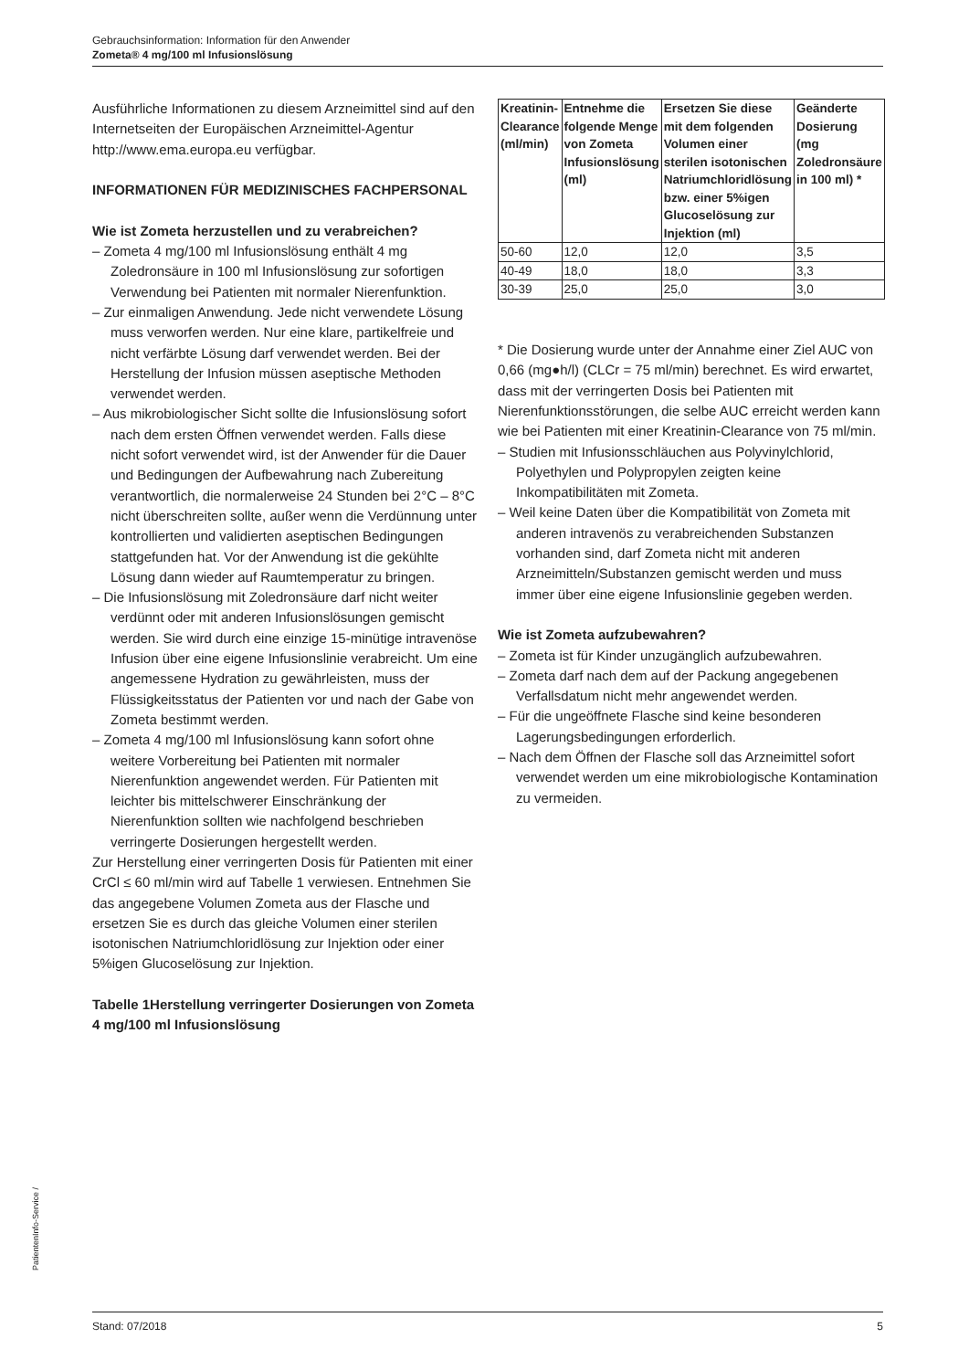Gebrauchsinformation: Information für den Anwender
Zometa® 4 mg/100 ml Infusionslösung
Ausführliche Informationen zu diesem Arzneimittel sind auf den Internetseiten der Europäischen Arzneimittel-Agentur http://www.ema.europa.eu verfügbar.
INFORMATIONEN FÜR MEDIZINISCHES FACHPERSONAL
Wie ist Zometa herzustellen und zu verabreichen?
– Zometa 4 mg/100 ml Infusionslösung enthält 4 mg Zoledronsäure in 100 ml Infusionslösung zur sofortigen Verwendung bei Patienten mit normaler Nierenfunktion.
– Zur einmaligen Anwendung. Jede nicht verwendete Lösung muss verworfen werden. Nur eine klare, partikelfreie und nicht verfärbte Lösung darf verwendet werden. Bei der Herstellung der Infusion müssen aseptische Methoden verwendet werden.
– Aus mikrobiologischer Sicht sollte die Infusionslösung sofort nach dem ersten Öffnen verwendet werden. Falls diese nicht sofort verwendet wird, ist der Anwender für die Dauer und Bedingungen der Aufbewahrung nach Zubereitung verantwortlich, die normalerweise 24 Stunden bei 2°C – 8°C nicht überschreiten sollte, außer wenn die Verdünnung unter kontrollierten und validierten aseptischen Bedingungen stattgefunden hat. Vor der Anwendung ist die gekühlte Lösung dann wieder auf Raumtemperatur zu bringen.
– Die Infusionslösung mit Zoledronsäure darf nicht weiter verdünnt oder mit anderen Infusionslösungen gemischt werden. Sie wird durch eine einzige 15-minütige intravenöse Infusion über eine eigene Infusionslinie verabreicht. Um eine angemessene Hydration zu gewährleisten, muss der Flüssigkeitsstatus der Patienten vor und nach der Gabe von Zometa bestimmt werden.
– Zometa 4 mg/100 ml Infusionslösung kann sofort ohne weitere Vorbereitung bei Patienten mit normaler Nierenfunktion angewendet werden. Für Patienten mit leichter bis mittelschwerer Einschränkung der Nierenfunktion sollten wie nachfolgend beschrieben verringerte Dosierungen hergestellt werden.
Zur Herstellung einer verringerten Dosis für Patienten mit einer CrCl ≤ 60 ml/min wird auf Tabelle 1 verwiesen. Entnehmen Sie das angegebene Volumen Zometa aus der Flasche und ersetzen Sie es durch das gleiche Volumen einer sterilen isotonischen Natriumchloridlösung zur Injektion oder einer 5%igen Glucoselösung zur Injektion.
Tabelle 1Herstellung verringerter Dosierungen von Zometa 4 mg/100 ml Infusionslösung
| Kreatinin-Clearance (ml/min) | Entnehme die folgende Menge von Zometa Infusionslösung (ml) | Ersetzen Sie diese mit dem folgenden Volumen einer sterilen isotonischen Natriumchloridlösung bzw. einer 5%igen Glucoselösung zur Injektion (ml) | Geänderte Dosierung (mg Zoledronsäure in 100 ml) * |
| --- | --- | --- | --- |
| 50-60 | 12,0 | 12,0 | 3,5 |
| 40-49 | 18,0 | 18,0 | 3,3 |
| 30-39 | 25,0 | 25,0 | 3,0 |
* Die Dosierung wurde unter der Annahme einer Ziel AUC von 0,66 (mg●h/l) (CLCr = 75 ml/min) berechnet. Es wird erwartet, dass mit der verringerten Dosis bei Patienten mit Nierenfunktionsstörungen, die selbe AUC erreicht werden kann wie bei Patienten mit einer Kreatinin-Clearance von 75 ml/min.
– Studien mit Infusionsschläuchen aus Polyvinylchlorid, Polyethylen und Polypropylen zeigten keine Inkompatibilitäten mit Zometa.
– Weil keine Daten über die Kompatibilität von Zometa mit anderen intravenös zu verabreichenden Substanzen vorhanden sind, darf Zometa nicht mit anderen Arzneimitteln/Substanzen gemischt werden und muss immer über eine eigene Infusionslinie gegeben werden.
Wie ist Zometa aufzubewahren?
– Zometa ist für Kinder unzugänglich aufzubewahren.
– Zometa darf nach dem auf der Packung angegebenen Verfallsdatum nicht mehr angewendet werden.
– Für die ungeöffnete Flasche sind keine besonderen Lagerungsbedingungen erforderlich.
– Nach dem Öffnen der Flasche soll das Arzneimittel sofort verwendet werden um eine mikrobiologische Kontamination zu vermeiden.
PatientenInfo-Service /
Stand: 07/2018 5